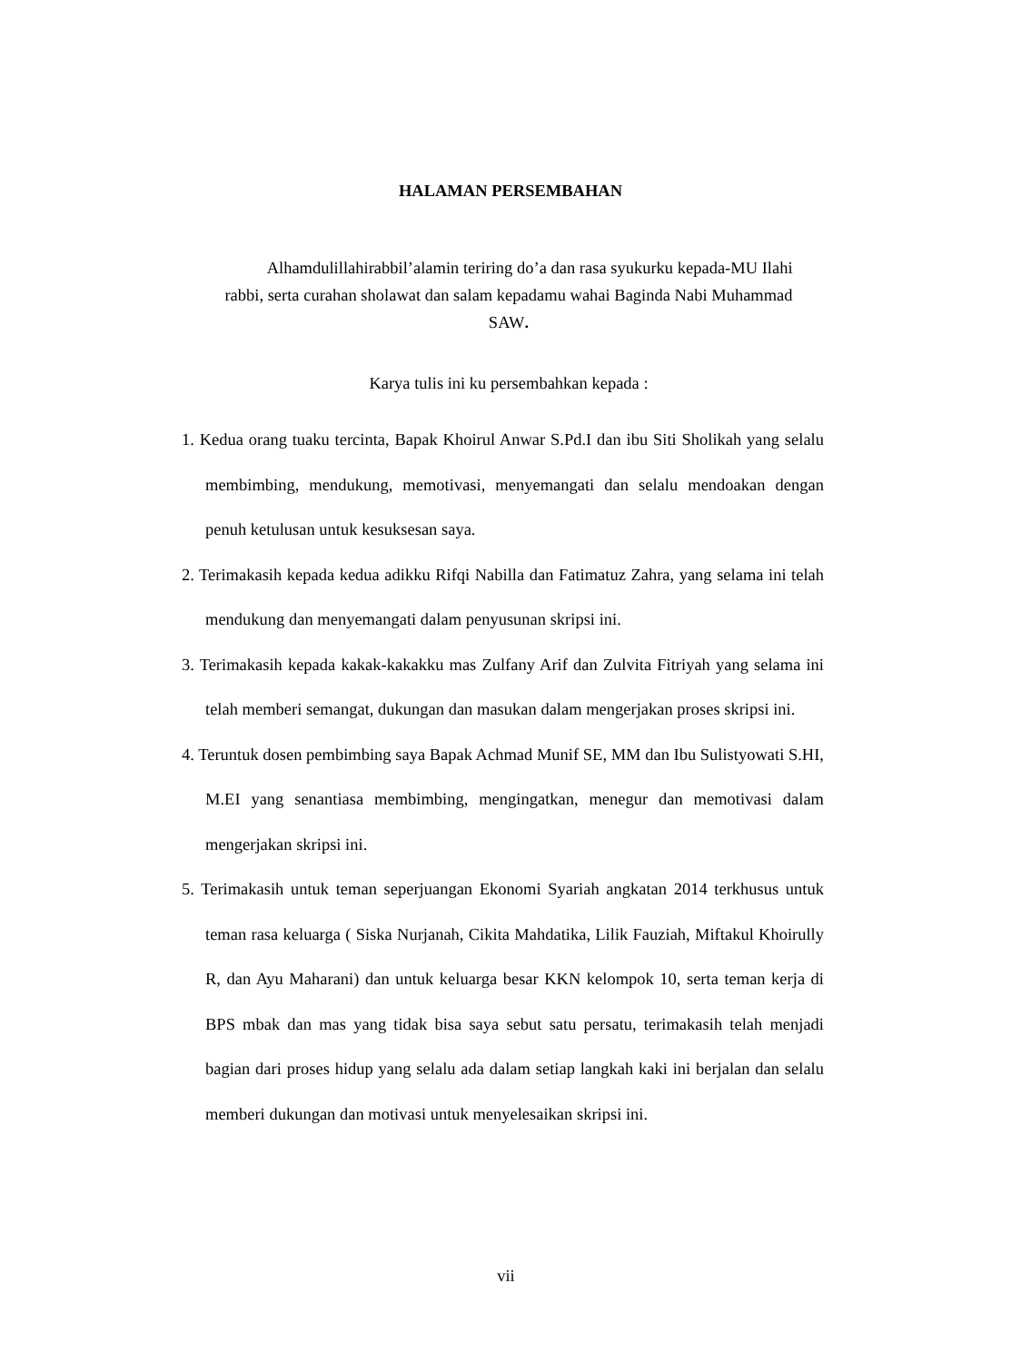HALAMAN PERSEMBAHAN
Alhamdulillahirabbil’alamin teriring do’a dan rasa syukurku kepada-MU Ilahi rabbi, serta curahan sholawat dan salam kepadamu wahai Baginda Nabi Muhammad SAW.
Karya tulis ini ku persembahkan kepada :
1. Kedua orang tuaku tercinta, Bapak Khoirul Anwar S.Pd.I dan ibu Siti Sholikah yang selalu membimbing, mendukung, memotivasi, menyemangati dan selalu mendoakan dengan penuh ketulusan untuk kesuksesan saya.
2. Terimakasih kepada kedua adikku Rifqi Nabilla dan Fatimatuz Zahra, yang selama ini telah mendukung dan menyemangati dalam penyusunan skripsi ini.
3. Terimakasih kepada kakak-kakakku mas Zulfany Arif dan Zulvita Fitriyah yang selama ini telah memberi semangat, dukungan dan masukan dalam mengerjakan proses skripsi ini.
4. Teruntuk dosen pembimbing saya Bapak Achmad Munif SE, MM dan Ibu Sulistyowati S.HI, M.EI yang senantiasa membimbing, mengingatkan, menegur dan memotivasi dalam mengerjakan skripsi ini.
5. Terimakasih untuk teman seperjuangan Ekonomi Syariah angkatan 2014 terkhusus untuk teman rasa keluarga ( Siska Nurjanah, Cikita Mahdatika, Lilik Fauziah, Miftakul Khoirully R, dan Ayu Maharani) dan untuk keluarga besar KKN kelompok 10, serta teman kerja di BPS mbak dan mas yang tidak bisa saya sebut satu persatu, terimakasih telah menjadi bagian dari proses hidup yang selalu ada dalam setiap langkah kaki ini berjalan dan selalu memberi dukungan dan motivasi untuk menyelesaikan skripsi ini.
vii